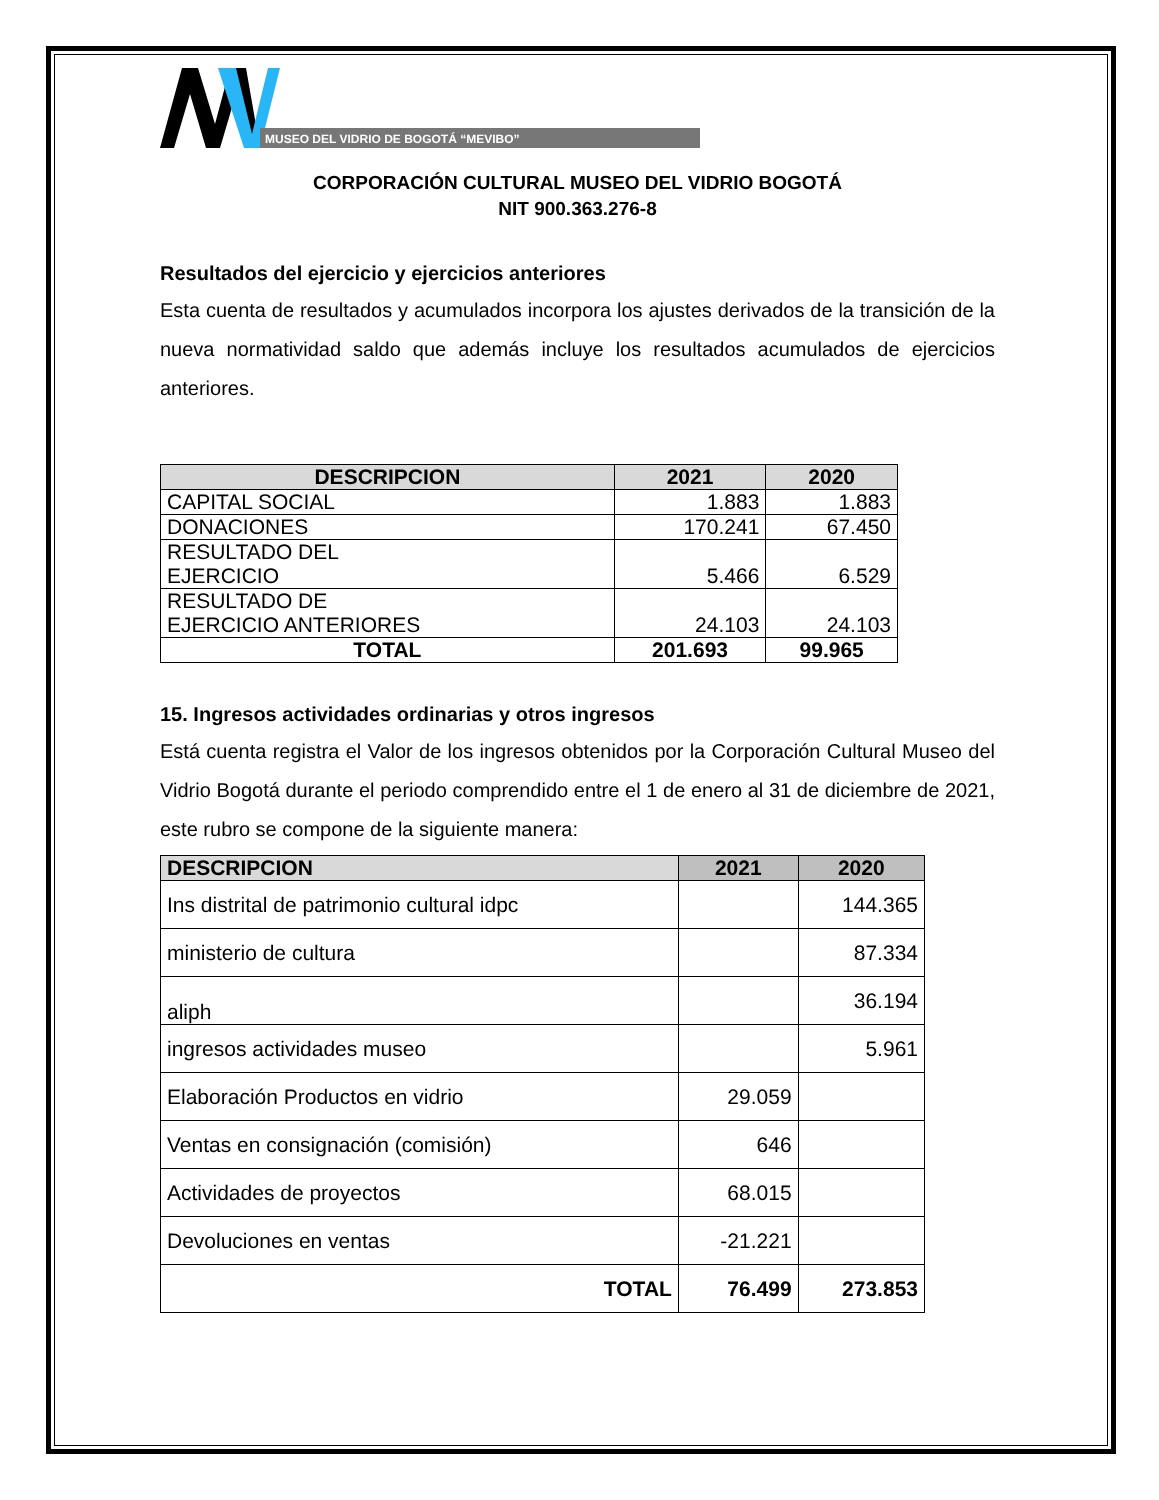MUSEO DEL VIDRIO DE BOGOTÁ “MEVIBO”
CORPORACIÓN CULTURAL MUSEO DEL VIDRIO BOGOTÁ
NIT 900.363.276-8
Resultados del ejercicio y ejercicios anteriores
Esta cuenta de resultados y acumulados incorpora los ajustes derivados de la transición de la nueva normatividad saldo que además incluye los resultados acumulados de ejercicios anteriores.
| DESCRIPCION | 2021 | 2020 |
| --- | --- | --- |
| CAPITAL SOCIAL | 1.883 | 1.883 |
| DONACIONES | 170.241 | 67.450 |
| RESULTADO DEL EJERCICIO | 5.466 | 6.529 |
| RESULTADO DE EJERCICIO ANTERIORES | 24.103 | 24.103 |
| TOTAL | 201.693 | 99.965 |
15. Ingresos actividades ordinarias y otros ingresos
Está cuenta registra el Valor de los ingresos obtenidos por la Corporación Cultural Museo del Vidrio Bogotá durante el periodo comprendido entre el 1 de enero al 31 de diciembre de 2021, este rubro se compone de la siguiente manera:
| DESCRIPCION | 2021 | 2020 |
| --- | --- | --- |
| Ins distrital de patrimonio cultural idpc | | 144.365 |
| ministerio de cultura | | 87.334 |
| aliph | | 36.194 |
| ingresos actividades museo | | 5.961 |
| Elaboración Productos en vidrio | 29.059 | |
| Ventas en consignación (comisión) | 646 | |
| Actividades de proyectos | 68.015 | |
| Devoluciones en ventas | -21.221 | |
| TOTAL | 76.499 | 273.853 |